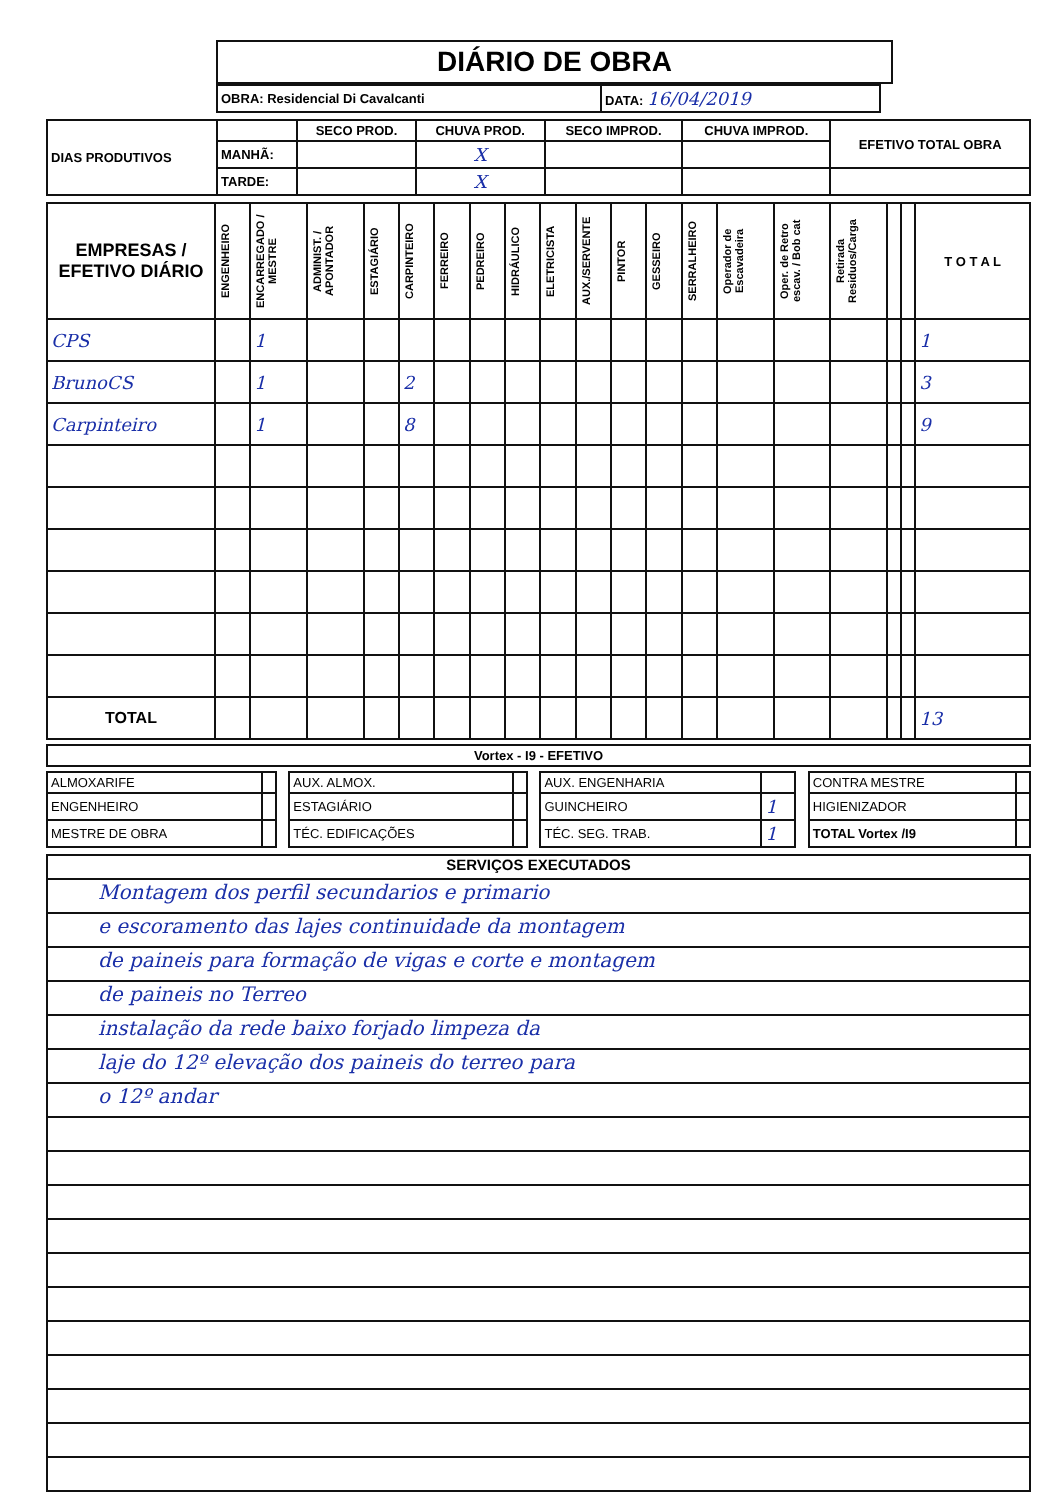DIÁRIO DE OBRA
| OBRA: Residencial Di Cavalcanti | DATA: 16/04/2019 |
| DIAS PRODUTIVOS | | SECO PROD. | CHUVA PROD. | SECO IMPROD. | CHUVA IMPROD. | EFETIVO TOTAL OBRA |
| | MANHÃ: | | X | | | |
| | TARDE: | | X | | | |
| EMPRESAS / EFETIVO DIÁRIO | ENGENHEIRO | ENCARREGADO / MESTRE | ADMINIST. / APONTADOR | ESTAGIÁRIO | CARPINTEIRO | FERREIRO | PEDREIRO | HIDRÁULICO | ELETRICISTA | AUX./SERVENTE | PINTOR | GESSEIRO | SERRALHEIRO | Operador de Escavadeira | Oper. de Retro escav. / Bob cat | Retirada Residuos/Carga | | | T O T A L |
| --- | --- | --- | --- | --- | --- | --- | --- | --- | --- | --- | --- | --- | --- | --- | --- | --- | --- | --- | --- |
| CPS | | 1 | | | | | | | | | | | | | | | | | 1 |
| BrunoCS | | 1 | | | 2 | | | | | | | | | | | | | | 3 |
| Carpinteiro | | 1 | | | 8 | | | | | | | | | | | | | | 9 |
| TOTAL | | | | | | | | | | | | | | | | | | | 13 |
| Vortex - I9 - EFETIVO |
| --- |
| ALMOXARIFE | | | AUX. ALMOX. | | | AUX. ENGENHARIA | | | CONTRA MESTRE | |
| ENGENHEIRO | | | ESTAGIÁRIO | | | GUINCHEIRO | 1 | | HIGIENIZADOR | |
| MESTRE DE OBRA | | | TÉC. EDIFICAÇÕES | | | TÉC. SEG. TRAB. | 1 | | TOTAL Vortex /I9 | |
SERVIÇOS EXECUTADOS
Montagem dos perfil secundarios e primario
e escoramento das lajes continuidade da montagem
de paineis para formação de vigas e corte e montagem
de paineis no Terreo
instalação da rede baixo forjado limpeza da
laje do 12º elevação dos paineis do terreo para
o 12º andar